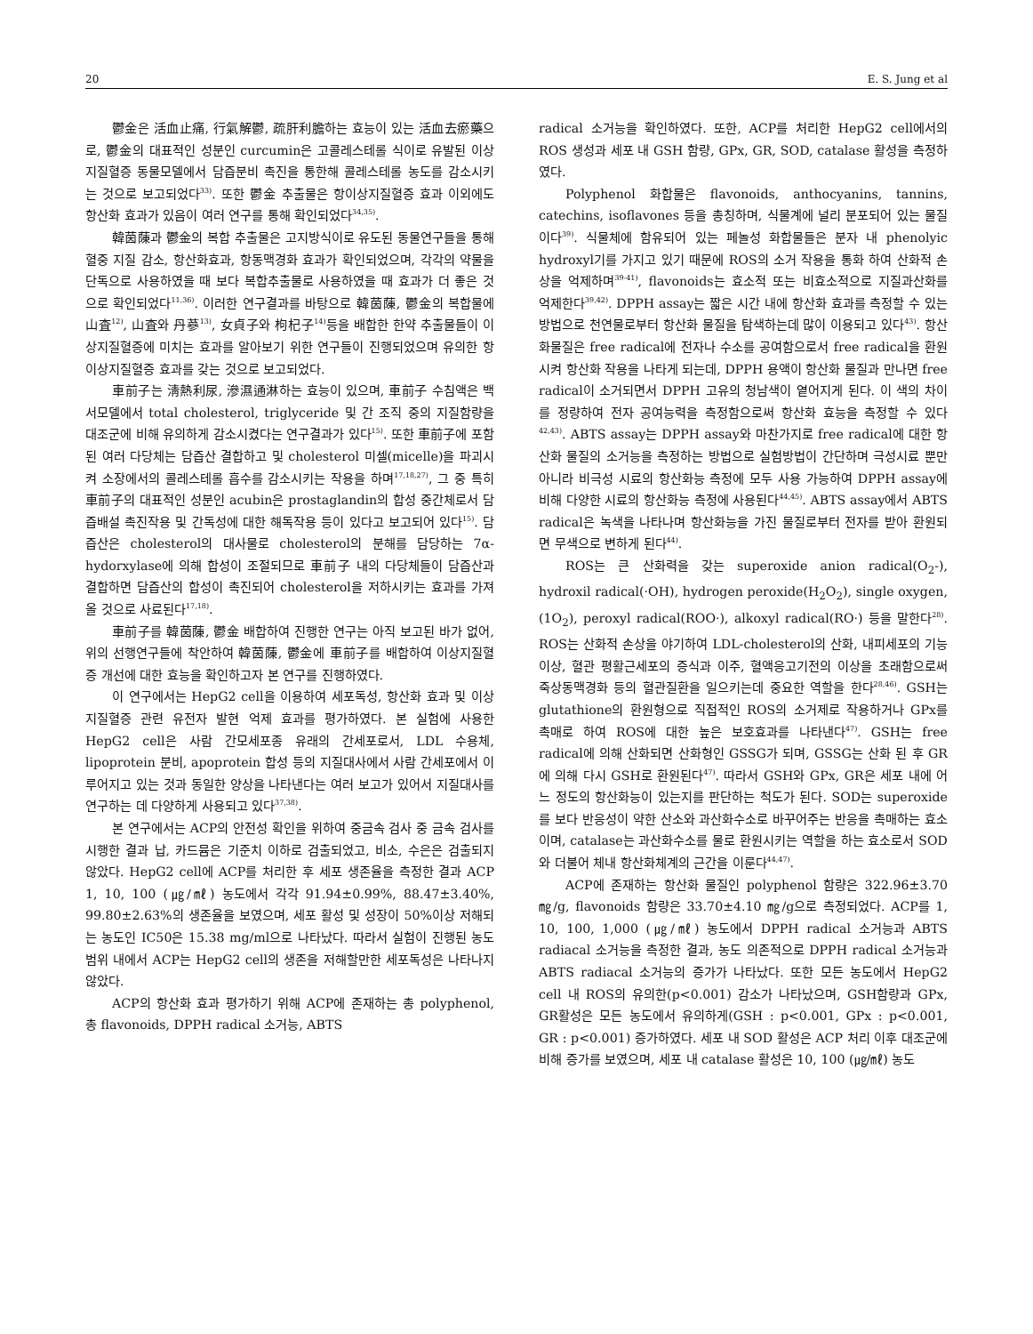20 E. S. Jung et al
鬱金은 活血止痛, 行氣解鬱, 疏肝利膽하는 효능이 있는 活血去瘀藥으로, 鬱金의 대표적인 성분인 curcumin은 고콜레스테롤 식이로 유발된 이상지질혈증 동물모델에서 담즙분비 촉진을 통한해 콜레스테롤 농도를 감소시키는 것으로 보고되었다<sup>33)</sup>. 또한 鬱金 추출물은 항이상지질혈증 효과 이외에도 항산화 효과가 있음이 여러 연구를 통해 확인되었다<sup>34,35)</sup>.
韓茵蔯과 鬱金의 복합 추출물은 고지방식이로 유도된 동물연구들을 통해 혈중 지질 감소, 항산화효과, 항동맥경화 효과가 확인되었으며, 각각의 약물을 단독으로 사용하였을 때 보다 복합추출물로 사용하였을 때 효과가 더 좋은 것으로 확인되었다<sup>11,36)</sup>. 이러한 연구결과를 바탕으로 韓茵蔯, 鬱金의 복합물에 山査<sup>12)</sup>, 山査와 丹蔘<sup>13)</sup>, 女貞子와 枸杞子<sup>14)</sup>등을 배합한 한약 추출물들이 이상지질혈증에 미치는 효과를 알아보기 위한 연구들이 진행되었으며 유의한 항이상지질혈증 효과를 갖는 것으로 보고되었다.
車前子는 淸熱利尿, 滲濕通淋하는 효능이 있으며, 車前子 수침액은 백서모델에서 total cholesterol, triglyceride 및 간 조직 중의 지질함량을 대조군에 비해 유의하게 감소시켰다는 연구결과가 있다<sup>15)</sup>. 또한 車前子에 포함된 여러 다당체는 담즙산 결합하고 및 cholesterol 미셀(micelle)을 파괴시켜 소장에서의 콜레스테롤 흡수를 감소시키는 작용을 하며<sup>17,18,27)</sup>, 그 중 특히 車前子의 대표적인 성분인 acubin은 prostaglandin의 합성 중간체로서 담즙배설 촉진작용 및 간독성에 대한 해독작용 등이 있다고 보고되어 있다<sup>15)</sup>. 담즙산은 cholesterol의 대사물로 cholesterol의 분해를 담당하는 7α-hydorxylase에 의해 합성이 조절되므로 車前子 내의 다당체들이 담즙산과 결합하면 담즙산의 합성이 촉진되어 cholesterol을 저하시키는 효과를 가져올 것으로 사료된다<sup>17,18)</sup>.
車前子를 韓茵蔯, 鬱金 배합하여 진행한 연구는 아직 보고된 바가 없어, 위의 선행연구들에 착안하여 韓茵蔯, 鬱金에 車前子를 배합하여 이상지질혈증 개선에 대한 효능을 확인하고자 본 연구를 진행하였다.
이 연구에서는 HepG2 cell을 이용하여 세포독성, 항산화 효과 및 이상지질혈증 관련 유전자 발현 억제 효과를 평가하였다. 본 실험에 사용한 HepG2 cell은 사람 간모세포종 유래의 간세포로서, LDL 수용체, lipoprotein 분비, apoprotein 합성 등의 지질대사에서 사람 간세포에서 이루어지고 있는 것과 동일한 양상을 나타낸다는 여러 보고가 있어서 지질대사를 연구하는 데 다양하게 사용되고 있다<sup>37,38)</sup>.
본 연구에서는 ACP의 안전성 확인을 위하여 중금속 검사 중 금속 검사를 시행한 결과 납, 카드뮴은 기준치 이하로 검출되었고, 비소, 수은은 검출되지 않았다. HepG2 cell에 ACP를 처리한 후 세포 생존율을 측정한 결과 ACP 1, 10, 100 (㎍/㎖) 농도에서 각각 91.94±0.99%, 88.47±3.40%, 99.80±2.63%의 생존율을 보였으며, 세포 활성 및 성장이 50%이상 저해되는 농도인 IC50은 15.38 mg/ml으로 나타났다. 따라서 실험이 진행된 농도 범위 내에서 ACP는 HepG2 cell의 생존을 저해할만한 세포독성은 나타나지 않았다.
ACP의 항산화 효과 평가하기 위해 ACP에 존재하는 총 polyphenol, 총 flavonoids, DPPH radical 소거능, ABTS
radical 소거능을 확인하였다. 또한, ACP를 처리한 HepG2 cell에서의 ROS 생성과 세포 내 GSH 함량, GPx, GR, SOD, catalase 활성을 측정하였다.
Polyphenol 화합물은 flavonoids, anthocyanins, tannins, catechins, isoflavones 등을 총칭하며, 식물계에 널리 분포되어 있는 물질이다<sup>39)</sup>. 식물체에 함유되어 있는 페놀성 화합물들은 분자 내 phenolyic hydroxyl기를 가지고 있기 때문에 ROS의 소거 작용을 통화 하여 산화적 손상을 억제하며<sup>39-41)</sup>, flavonoids는 효소적 또는 비효소적으로 지질과산화를 억제한다<sup>39,42)</sup>. DPPH assay는 짧은 시간 내에 항산화 효과를 측정할 수 있는 방법으로 천연물로부터 항산화 물질을 탐색하는데 많이 이용되고 있다<sup>43)</sup>. 항산화물질은 free radical에 전자나 수소를 공여함으로서 free radical을 환원시켜 항산화 작용을 나타게 되는데, DPPH 용액이 항산화 물질과 만나면 free radical이 소거되면서 DPPH 고유의 청남색이 옅어지게 된다. 이 색의 차이를 정량하여 전자 공여능력을 측정함으로써 항산화 효능을 측정할 수 있다<sup>42,43)</sup>. ABTS assay는 DPPH assay와 마찬가지로 free radical에 대한 항산화 물질의 소거능을 측정하는 방법으로 실험방법이 간단하며 극성시료 뿐만 아니라 비극성 시료의 항산화능 측정에 모두 사용 가능하여 DPPH assay에 비해 다양한 시료의 항산화능 측정에 사용된다<sup>44,45)</sup>. ABTS assay에서 ABTS radical은 녹색을 나타나며 항산화능을 가진 물질로부터 전자를 받아 환원되면 무색으로 변하게 된다<sup>44)</sup>.
ROS는 큰 산화력을 갖는 superoxide anion radical(O<sub>2</sub>-), hydroxil radical(·OH), hydrogen peroxide(H<sub>2</sub>O<sub>2</sub>), single oxygen, (1O<sub>2</sub>), peroxyl radical(ROO·), alkoxyl radical(RO·) 등을 말한다<sup>28)</sup>. ROS는 산화적 손상을 야기하여 LDL-cholesterol의 산화, 내피세포의 기능이상, 혈관 평활근세포의 증식과 이주, 혈액응고기전의 이상을 초래함으로써 죽상동맥경화 등의 혈관질환을 일으키는데 중요한 역할을 한다<sup>28,46)</sup>. GSH는 glutathione의 환원형으로 직접적인 ROS의 소거제로 작용하거나 GPx를 촉매로 하여 ROS에 대한 높은 보호효과를 나타낸다<sup>47)</sup>. GSH는 free radical에 의해 산화되면 산화형인 GSSG가 되며, GSSG는 산화 된 후 GR에 의해 다시 GSH로 환원된다<sup>47)</sup>. 따라서 GSH와 GPx, GR은 세포 내에 어느 정도의 항산화능이 있는지를 판단하는 척도가 된다. SOD는 superoxide를 보다 반응성이 약한 산소와 과산화수소로 바꾸어주는 반응을 촉매하는 효소이며, catalase는 과산화수소를 물로 환원시키는 역할을 하는 효소로서 SOD와 더불어 체내 항산화체계의 근간을 이룬다<sup>44,47)</sup>.
ACP에 존재하는 항산화 물질인 polyphenol 함량은 322.96±3.70 ㎎/g, flavonoids 함량은 33.70±4.10 ㎎/g으로 측정되었다. ACP를 1, 10, 100, 1,000 (㎍/㎖) 농도에서 DPPH radical 소거능과 ABTS radiacal 소거능을 측정한 결과, 농도 의존적으로 DPPH radical 소거능과 ABTS radiacal 소거능의 증가가 나타났다. 또한 모든 농도에서 HepG2 cell 내 ROS의 유의한(p<0.001) 감소가 나타났으며, GSH함량과 GPx, GR활성은 모든 농도에서 유의하게(GSH : p<0.001, GPx : p<0.001, GR : p<0.001) 증가하였다. 세포 내 SOD 활성은 ACP 처리 이후 대조군에 비해 증가를 보였으며, 세포 내 catalase 활성은 10, 100 (㎍/㎖) 농도